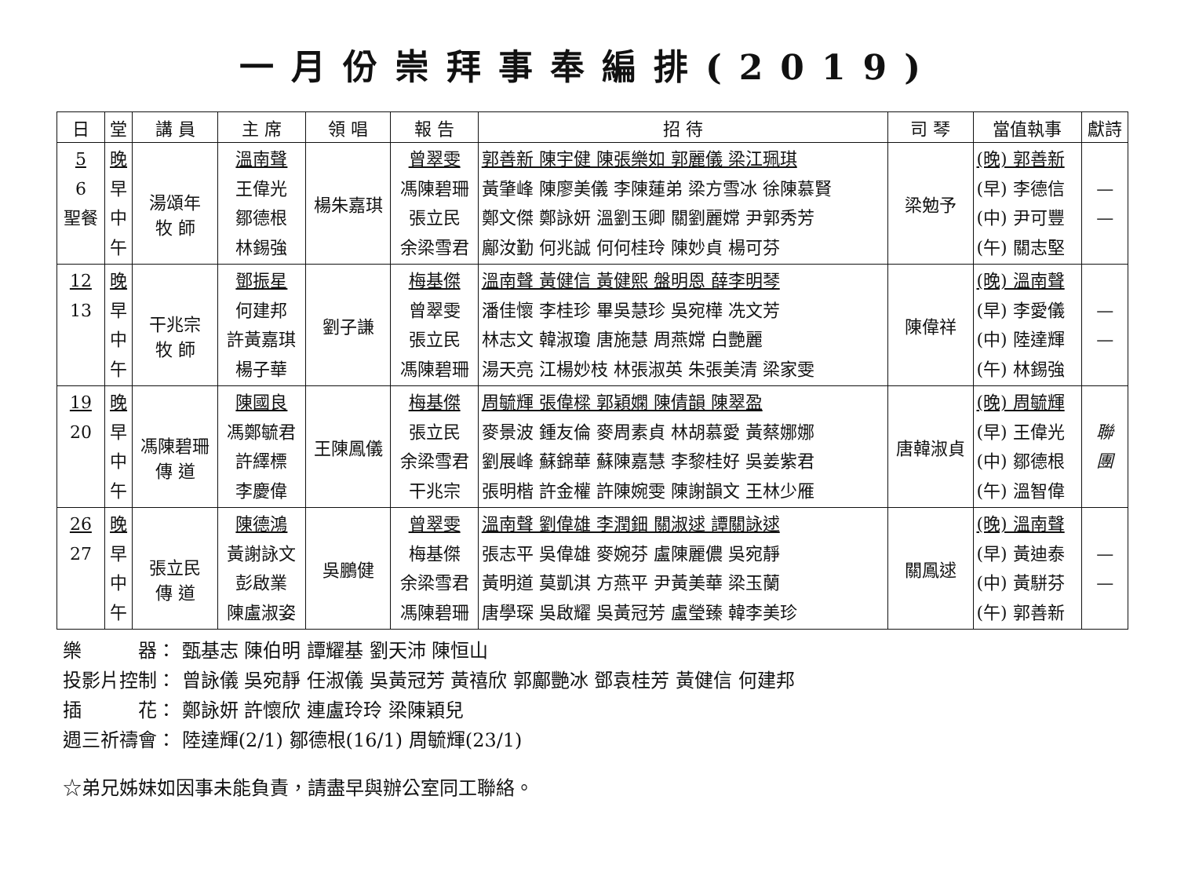一月份崇拜事奉編排(2019)
| 日 | 堂 | 講 員 | 主 席 | 領 唱 | 報 告 | 招 待 | 司 琴 | 當值執事 | 獻詩 |
| --- | --- | --- | --- | --- | --- | --- | --- | --- | --- |
| 5 6 聖餐 | 晚 早 中 午 | 湯頌年 牧 師 | 溫南聲 王偉光 鄒德根 林錫強 | 楊朱嘉琪 | 曾翠雯 馮陳碧珊 張立民 余梁雪君 | 郭善新 陳宇健 陳張樂如 郭麗儀 梁江珮琪 黃肇峰 陳廖美儀 李陳蓮弟 梁方雪冰 徐陳慕賢 鄭文傑 鄭詠妍 溫劉玉卿 關劉麗嫦 尹郭秀芳 鄺汝勤 何兆誠 何何桂玲 陳妙貞 楊可芬 | 梁勉予 | (晚) 郭善新 (早) 李德信 (中) 尹可豐 (午) 關志堅 | — — |
| 12 13 | 晚 早 中 午 | 干兆宗 牧 師 | 鄧振星 何建邦 許黃嘉琪 楊子華 | 劉子謙 | 梅基傑 曾翠雯 張立民 馮陳碧珊 | 溫南聲 黃健信 黃健熙 盤明恩 薛李明琴 潘佳懷 李桂珍 畢吳慧珍 吳宛樺 冼文芳 林志文 韓淑瓊 唐施慧 周燕嫦 白艷麗 湯天亮 江楊妙枝 林張淑英 朱張美清 梁家雯 | 陳偉祥 | (晚) 溫南聲 (早) 李愛儀 (中) 陸達輝 (午) 林錫強 | — — |
| 19 20 | 晚 早 中 午 | 馮陳碧珊 傳 道 | 陳國良 馮鄭毓君 許繹標 李慶偉 | 王陳鳳儀 | 梅基傑 張立民 余梁雪君 干兆宗 | 周毓輝 張偉樑 郭穎嫻 陳倩韻 陳翠盈 麥景波 鍾友倫 麥周素貞 林胡慕愛 黃蔡娜娜 劉展峰 蘇錦華 蘇陳嘉慧 李黎桂好 吳姜紫君 張明楷 許金權 許陳婉雯 陳謝韻文 王林少雁 | 唐韓淑貞 | (晚) 周毓輝 (早) 王偉光 (中) 鄒德根 (午) 溫智偉 | 聯 團 |
| 26 27 | 晚 早 中 午 | 張立民 傳 道 | 陳德鴻 黃謝詠文 彭啟業 陳盧淑姿 | 吳鵬健 | 曾翠雯 梅基傑 余梁雪君 馮陳碧珊 | 溫南聲 劉偉雄 李潤鈿 關淑逑 譚關詠逑 張志平 吳偉雄 麥婉芬 盧陳麗儂 吳宛靜 黃明道 莫凱淇 方燕平 尹黃美華 梁玉蘭 唐學琛 吳啟耀 吳黃冠芳 盧瑩臻 韓李美珍 | 關鳳逑 | (晚) 溫南聲 (早) 黃迪泰 (中) 黃駢芬 (午) 郭善新 | — — |
樂　　　器： 甄基志 陳伯明 譚耀基 劉天沛 陳恒山
投影片控制： 曾詠儀 吳宛靜 任淑儀 吳黃冠芳 黃禧欣 郭鄺艷冰 鄧袁桂芳 黃健信 何建邦
插　　　花： 鄭詠妍 許懷欣 連盧玲玲 梁陳穎兒
週三祈禱會： 陸達輝(2/1) 鄒德根(16/1) 周毓輝(23/1)
☆弟兄姊妹如因事未能負責，請盡早與辦公室同工聯絡。